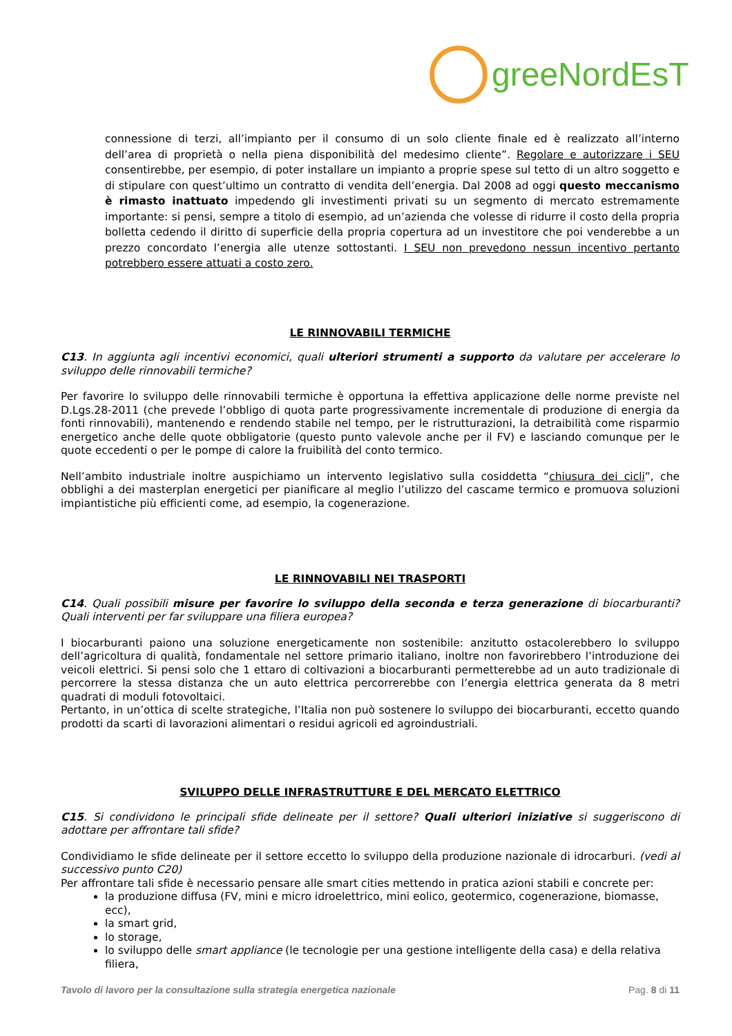greeNordEsT
connessione di terzi, all’impianto per il consumo di un solo cliente finale ed è realizzato all’interno dell’area di proprietà o nella piena disponibilità del medesimo cliente”. Regolare e autorizzare i SEU consentirebbe, per esempio, di poter installare un impianto a proprie spese sul tetto di un altro soggetto e di stipulare con quest’ultimo un contratto di vendita dell’energia. Dal 2008 ad oggi questo meccanismo è rimasto inattuato impedendo gli investimenti privati su un segmento di mercato estremamente importante: si pensi, sempre a titolo di esempio, ad un’azienda che volesse di ridurre il costo della propria bolletta cedendo il diritto di superficie della propria copertura ad un investitore che poi venderebbe a un prezzo concordato l’energia alle utenze sottostanti. I SEU non prevedono nessun incentivo pertanto potrebbero essere attuati a costo zero.
LE RINNOVABILI TERMICHE
C13. In aggiunta agli incentivi economici, quali ulteriori strumenti a supporto da valutare per accelerare lo sviluppo delle rinnovabili termiche?
Per favorire lo sviluppo delle rinnovabili termiche è opportuna la effettiva applicazione delle norme previste nel D.Lgs.28-2011 (che prevede l’obbligo di quota parte progressivamente incrementale di produzione di energia da fonti rinnovabili), mantenendo e rendendo stabile nel tempo, per le ristrutturazioni, la detraibilità come risparmio energetico anche delle quote obbligatorie (questo punto valevole anche per il FV) e lasciando comunque per le quote eccedenti o per le pompe di calore la fruibilità del conto termico.
Nell’ambito industriale inoltre auspichiamo un intervento legislativo sulla cosiddetta “chiusura dei cicli”, che obblighi a dei masterplan energetici per pianificare al meglio l’utilizzo del cascame termico e promuova soluzioni impiantistiche più efficienti come, ad esempio, la cogenerazione.
LE RINNOVABILI NEI TRASPORTI
C14. Quali possibili misure per favorire lo sviluppo della seconda e terza generazione di biocarburanti? Quali interventi per far sviluppare una filiera europea?
I biocarburanti paiono una soluzione energeticamente non sostenibile: anzitutto ostacolerebbero lo sviluppo dell’agricoltura di qualità, fondamentale nel settore primario italiano, inoltre non favorirebbero l’introduzione dei veicoli elettrici. Si pensi solo che 1 ettaro di coltivazioni a biocarburanti permetterebbe ad un auto tradizionale di percorrere la stessa distanza che un auto elettrica percorrerebbe con l’energia elettrica generata da 8 metri quadrati di moduli fotovoltaici.
Pertanto, in un’ottica di scelte strategiche, l’Italia non può sostenere lo sviluppo dei biocarburanti, eccetto quando prodotti da scarti di lavorazioni alimentari o residui agricoli ed agroindustriali.
SVILUPPO DELLE INFRASTRUTTURE E DEL MERCATO ELETTRICO
C15. Si condividono le principali sfide delineate per il settore? Quali ulteriori iniziative si suggeriscono di adottare per affrontare tali sfide?
Condividiamo le sfide delineate per il settore eccetto lo sviluppo della produzione nazionale di idrocarburi. (vedi al successivo punto C20)
Per affrontare tali sfide è necessario pensare alle smart cities mettendo in pratica azioni stabili e concrete per:
la produzione diffusa (FV, mini e micro idroelettrico, mini eolico, geotermico, cogenerazione, biomasse, ecc),
la smart grid,
lo storage,
lo sviluppo delle smart appliance (le tecnologie per una gestione intelligente della casa) e della relativa filiera,
Tavolo di lavoro per la consultazione sulla strategia energetica nazionale Pag. 8 di 11